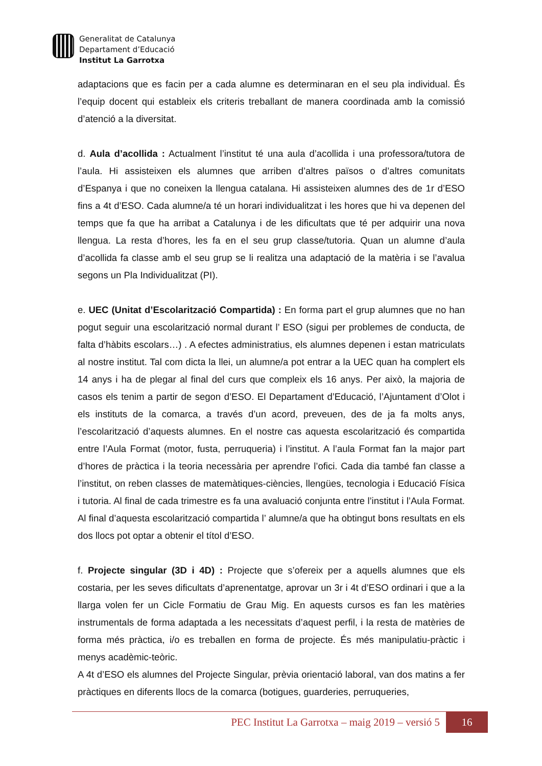Generalitat de Catalunya
Departament d’Educació
Institut La Garrotxa
adaptacions que es facin per a cada alumne es determinaran en el seu pla individual. És l’equip docent qui estableix els criteris treballant de manera coordinada amb la comissió d’atenció a la diversitat.
d. Aula d’acollida : Actualment l’institut té una aula d’acollida i una professora/tutora de l’aula. Hi assisteixen els alumnes que arriben d’altres països o d’altres comunitats d’Espanya i que no coneixen la llengua catalana. Hi assisteixen alumnes des de 1r d’ESO fins a 4t d’ESO. Cada alumne/a té un horari individualitzat i les hores que hi va depenen del temps que fa que ha arribat a Catalunya i de les dificultats que té per adquirir una nova llengua. La resta d’hores, les fa en el seu grup classe/tutoria. Quan un alumne d’aula d’acollida fa classe amb el seu grup se li realitza una adaptació de la matèria i se l’avalua segons un Pla Individualitzat (PI).
e. UEC (Unitat d’Escolarització Compartida) : En forma part el grup alumnes que no han pogut seguir una escolarització normal durant l’ ESO (sigui per problemes de conducta, de falta d’hàbits escolars…) . A efectes administratius, els alumnes depenen i estan matriculats al nostre institut. Tal com dicta la llei, un alumne/a pot entrar a la UEC quan ha complert els 14 anys i ha de plegar al final del curs que compleix els 16 anys. Per això, la majoria de casos els tenim a partir de segon d’ESO. El Departament d’Educació, l’Ajuntament d’Olot i els instituts de la comarca, a través d’un acord, preveuen, des de ja fa molts anys, l’escolarització d’aquests alumnes. En el nostre cas aquesta escolarització és compartida entre l’Aula Format (motor, fusta, perruqueria) i l’institut. A l’aula Format fan la major part d’hores de pràctica i la teoria necessària per aprendre l’ofici. Cada dia també fan classe a l’institut, on reben classes de matemàtiques-ciències, llengües, tecnologia i Educació Física i tutoria. Al final de cada trimestre es fa una avaluació conjunta entre l’institut i l’Aula Format. Al final d’aquesta escolarització compartida l’ alumne/a que ha obtingut bons resultats en els dos llocs pot optar a obtenir el títol d’ESO.
f. Projecte singular (3D i 4D) : Projecte que s’ofereix per a aquells alumnes que els costaria, per les seves dificultats d’aprenentatge, aprovar un 3r i 4t d’ESO ordinari i que a la llarga volen fer un Cicle Formatiu de Grau Mig. En aquests cursos es fan les matèries instrumentals de forma adaptada a les necessitats d’aquest perfil, i la resta de matèries de forma més pràctica, i/o es treballen en forma de projecte. És més manipulatiu-pràctic i menys acadèmic-teòric.
A 4t d’ESO els alumnes del Projecte Singular, prèvia orientació laboral, van dos matins a fer pràctiques en diferents llocs de la comarca (botigues, guarderies, perruqueries,
PEC Institut La Garrotxa – maig 2019 – versió 5 16